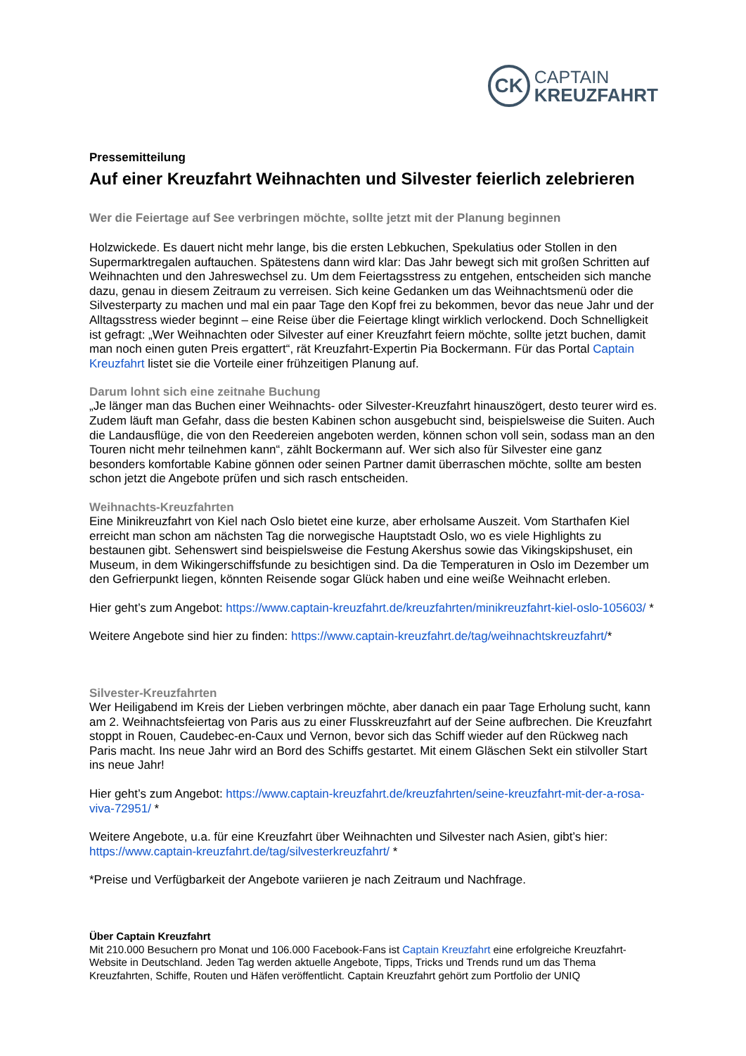CK
CAPTAIN
KREUZFAHRT
Pressemitteilung
Auf einer Kreuzfahrt Weihnachten und Silvester feierlich zelebrieren
Wer die Feiertage auf See verbringen möchte, sollte jetzt mit der Planung beginnen
Holzwickede. Es dauert nicht mehr lange, bis die ersten Lebkuchen, Spekulatius oder Stollen in den Supermarktregalen auftauchen. Spätestens dann wird klar: Das Jahr bewegt sich mit großen Schritten auf Weihnachten und den Jahreswechsel zu. Um dem Feiertagsstress zu entgehen, entscheiden sich manche dazu, genau in diesem Zeitraum zu verreisen. Sich keine Gedanken um das Weihnachtsmenü oder die Silvesterparty zu machen und mal ein paar Tage den Kopf frei zu bekommen, bevor das neue Jahr und der Alltagsstress wieder beginnt – eine Reise über die Feiertage klingt wirklich verlockend. Doch Schnelligkeit ist gefragt: „Wer Weihnachten oder Silvester auf einer Kreuzfahrt feiern möchte, sollte jetzt buchen, damit man noch einen guten Preis ergattert“, rät Kreuzfahrt-Expertin Pia Bockermann. Für das Portal Captain Kreuzfahrt listet sie die Vorteile einer frühzeitigen Planung auf.
Darum lohnt sich eine zeitnahe Buchung
„Je länger man das Buchen einer Weihnachts- oder Silvester-Kreuzfahrt hinauszögert, desto teurer wird es. Zudem läuft man Gefahr, dass die besten Kabinen schon ausgebucht sind, beispielsweise die Suiten. Auch die Landausflüge, die von den Reedereien angeboten werden, können schon voll sein, sodass man an den Touren nicht mehr teilnehmen kann“, zählt Bockermann auf. Wer sich also für Silvester eine ganz besonders komfortable Kabine gönnen oder seinen Partner damit überraschen möchte, sollte am besten schon jetzt die Angebote prüfen und sich rasch entscheiden.
Weihnachts-Kreuzfahrten
Eine Minikreuzfahrt von Kiel nach Oslo bietet eine kurze, aber erholsame Auszeit. Vom Starthafen Kiel erreicht man schon am nächsten Tag die norwegische Hauptstadt Oslo, wo es viele Highlights zu bestaunen gibt. Sehenswert sind beispielsweise die Festung Akershus sowie das Vikingskipshuset, ein Museum, in dem Wikingerschiffsfunde zu besichtigen sind. Da die Temperaturen in Oslo im Dezember um den Gefrierpunkt liegen, könnten Reisende sogar Glück haben und eine weiße Weihnacht erleben.
Hier geht’s zum Angebot: https://www.captain-kreuzfahrt.de/kreuzfahrten/minikreuzfahrt-kiel-oslo-105603/ *
Weitere Angebote sind hier zu finden: https://www.captain-kreuzfahrt.de/tag/weihnachtskreuzfahrt/*
Silvester-Kreuzfahrten
Wer Heiligabend im Kreis der Lieben verbringen möchte, aber danach ein paar Tage Erholung sucht, kann am 2. Weihnachtsfeiertag von Paris aus zu einer Flusskreuzfahrt auf der Seine aufbrechen. Die Kreuzfahrt stoppt in Rouen, Caudebec-en-Caux und Vernon, bevor sich das Schiff wieder auf den Rückweg nach Paris macht. Ins neue Jahr wird an Bord des Schiffs gestartet. Mit einem Gläschen Sekt ein stilvoller Start ins neue Jahr!
Hier geht’s zum Angebot: https://www.captain-kreuzfahrt.de/kreuzfahrten/seine-kreuzfahrt-mit-der-a-rosa-viva-72951/ *
Weitere Angebote, u.a. für eine Kreuzfahrt über Weihnachten und Silvester nach Asien, gibt’s hier: https://www.captain-kreuzfahrt.de/tag/silvesterkreuzfahrt/ *
*Preise und Verfügbarkeit der Angebote variieren je nach Zeitraum und Nachfrage.
Über Captain Kreuzfahrt
Mit 210.000 Besuchern pro Monat und 106.000 Facebook-Fans ist Captain Kreuzfahrt eine erfolgreiche Kreuzfahrt-Website in Deutschland. Jeden Tag werden aktuelle Angebote, Tipps, Tricks und Trends rund um das Thema Kreuzfahrten, Schiffe, Routen und Häfen veröffentlicht. Captain Kreuzfahrt gehört zum Portfolio der UNIQ